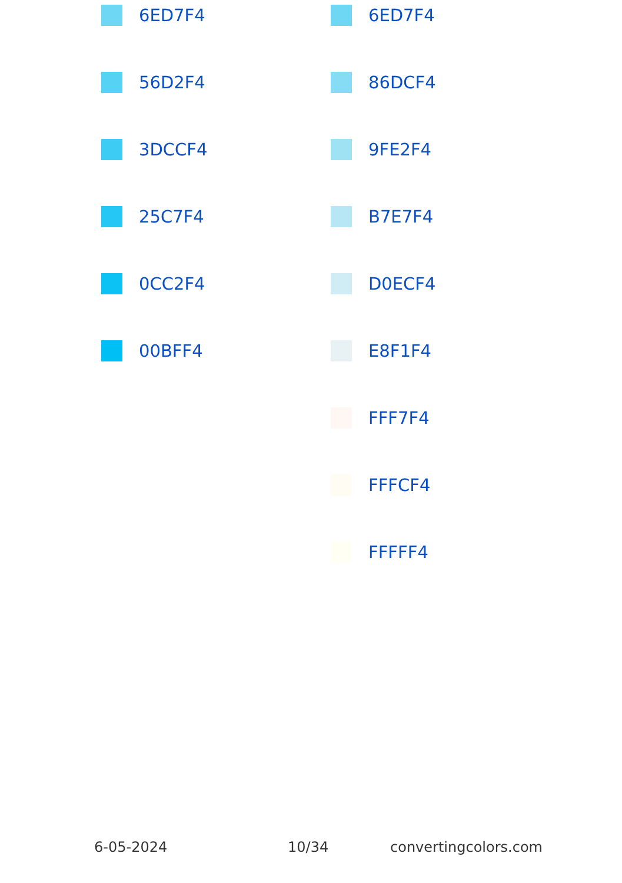6ED7F4
56D2F4
3DCCF4
25C7F4
0CC2F4
00BFF4
6ED7F4
86DCF4
9FE2F4
B7E7F4
D0ECF4
E8F1F4
FFF7F4
FFFCF4
FFFFF4
6-05-2024 10/34 convertingcolors.com